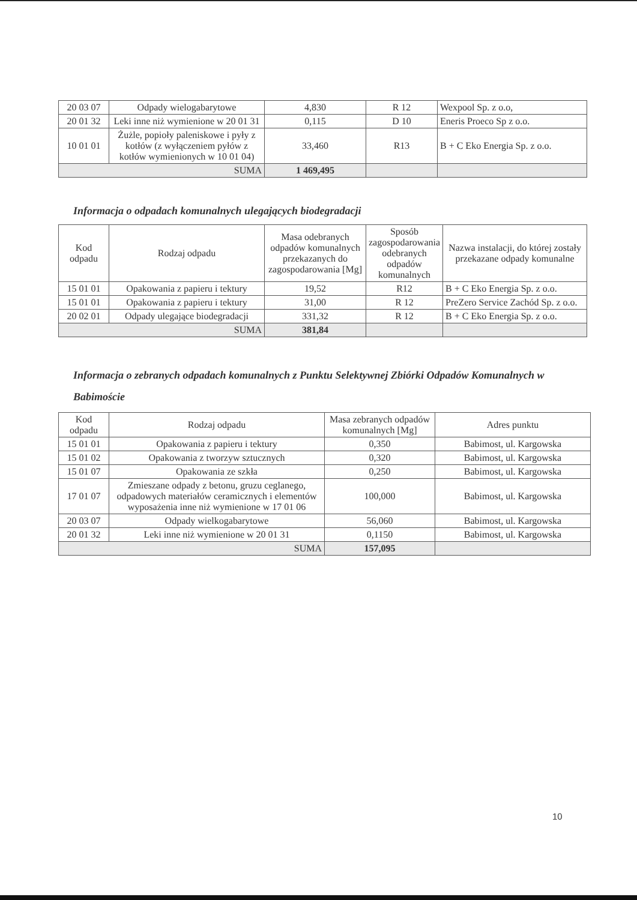| 20 03 07 | Odpady wielogabarytowe | 4,830 | R 12 | Wexpool Sp. z o.o, |
| 20 01 32 | Leki inne niż wymienione w 20 01 31 | 0,115 | D 10 | Eneris Proeco Sp z o.o. |
| 10 01 01 | Żużle, popioły paleniskowe i pyły z kotłów (z wyłączeniem pyłów z kotłów wymienionych w 10 01 04) | 33,460 | R13 | B + C Eko Energia Sp. z o.o. |
| SUMA | | 1 469,495 | | |
Informacja o odpadach komunalnych ulegających biodegradacji
| Kod odpadu | Rodzaj odpadu | Masa odebranych odpadów komunalnych przekazanych do zagospodarowania [Mg] | Sposób zagospodarowania odebranych odpadów komunalnych | Nazwa instalacji, do której zostały przekazane odpady komunalne |
| --- | --- | --- | --- | --- |
| 15 01 01 | Opakowania z papieru i tektury | 19,52 | R12 | B + C Eko Energia Sp. z o.o. |
| 15 01 01 | Opakowania z papieru i tektury | 31,00 | R 12 | PreZero Service Zachód Sp. z o.o. |
| 20 02 01 | Odpady ulegające biodegradacji | 331,32 | R 12 | B + C Eko Energia Sp. z o.o. |
| SUMA | | 381,84 | | |
Informacja o zebranych odpadach komunalnych z Punktu Selektywnej Zbiórki Odpadów Komunalnych w Babimoście
| Kod odpadu | Rodzaj odpadu | Masa zebranych odpadów komunalnych [Mg] | Adres punktu |
| --- | --- | --- | --- |
| 15 01 01 | Opakowania z papieru i tektury | 0,350 | Babimost, ul. Kargowska |
| 15 01 02 | Opakowania z tworzyw sztucznych | 0,320 | Babimost, ul. Kargowska |
| 15 01 07 | Opakowania ze szkła | 0,250 | Babimost, ul. Kargowska |
| 17 01 07 | Zmieszane odpady z betonu, gruzu ceglanego, odpadowych materiałów ceramicznych i elementów wyposażenia inne niż wymienione w 17 01 06 | 100,000 | Babimost, ul. Kargowska |
| 20 03 07 | Odpady wielkogabarytowe | 56,060 | Babimost, ul. Kargowska |
| 20 01 32 | Leki inne niż wymienione w 20 01 31 | 0,1150 | Babimost, ul. Kargowska |
| SUMA | | 157,095 | |
10